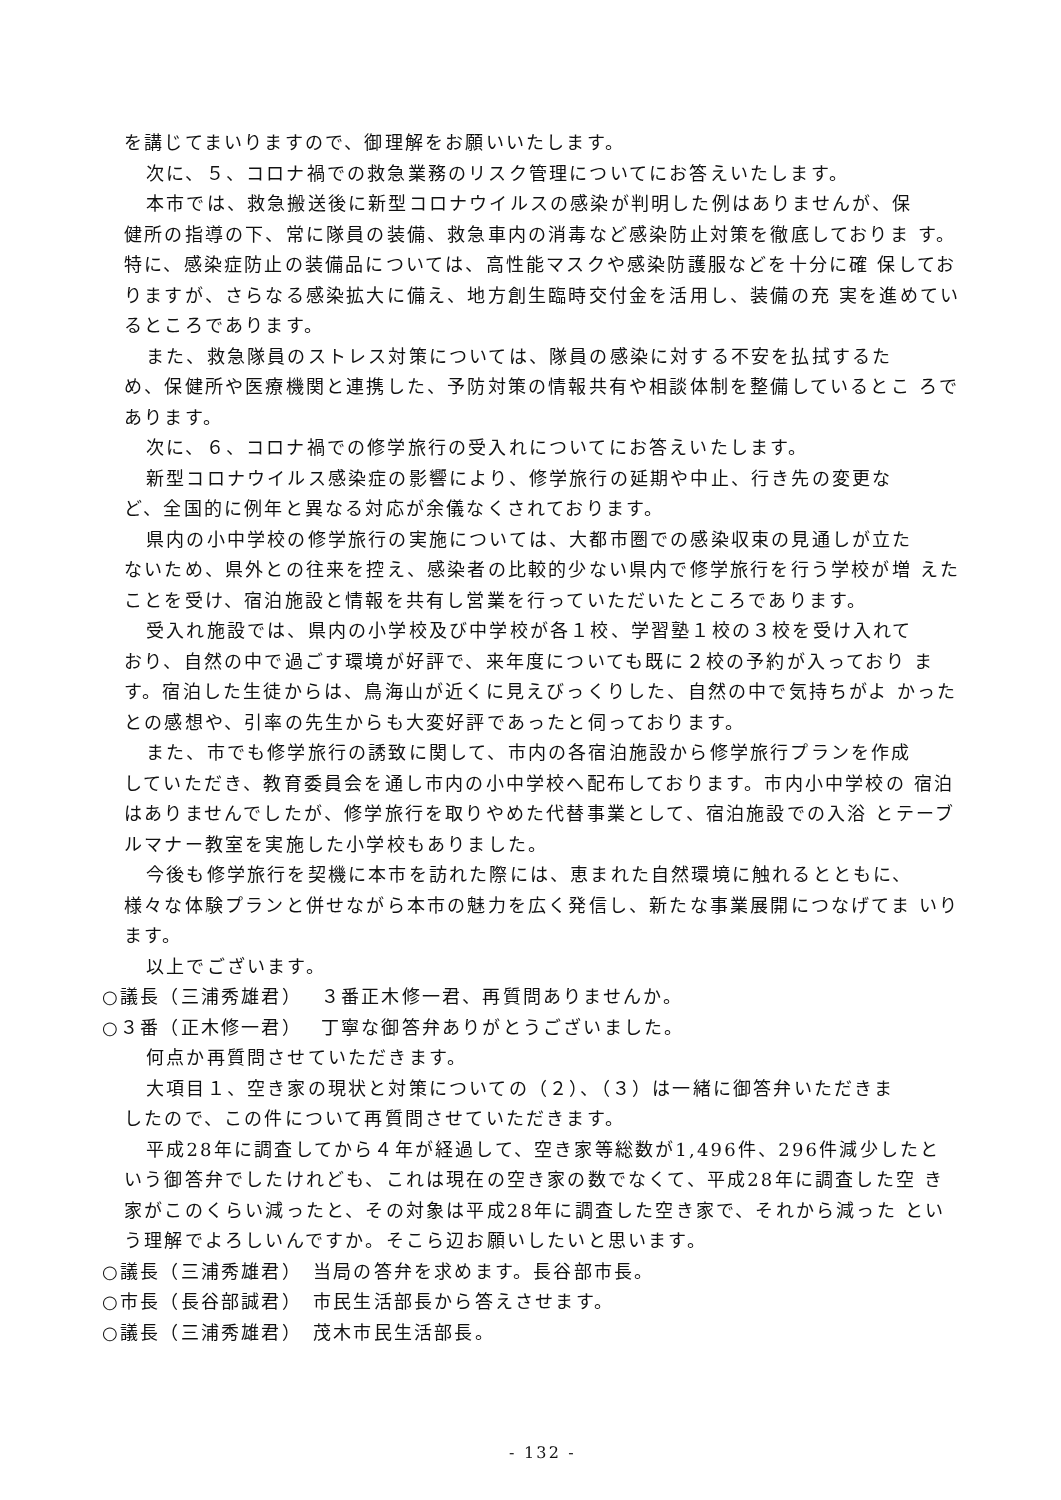を講じてまいりますので、御理解をお願いいたします。
次に、５、コロナ禍での救急業務のリスク管理についてにお答えいたします。
本市では、救急搬送後に新型コロナウイルスの感染が判明した例はありませんが、保
健所の指導の下、常に隊員の装備、救急車内の消毒など感染防止対策を徹底しておりま す。特に、感染症防止の装備品については、高性能マスクや感染防護服などを十分に確 保しておりますが、さらなる感染拡大に備え、地方創生臨時交付金を活用し、装備の充 実を進めているところであります。
また、救急隊員のストレス対策については、隊員の感染に対する不安を払拭するた
め、保健所や医療機関と連携した、予防対策の情報共有や相談体制を整備しているとこ ろであります。
次に、６、コロナ禍での修学旅行の受入れについてにお答えいたします。
新型コロナウイルス感染症の影響により、修学旅行の延期や中止、行き先の変更な
ど、全国的に例年と異なる対応が余儀なくされております。
県内の小中学校の修学旅行の実施については、大都市圏での感染収束の見通しが立た
ないため、県外との往来を控え、感染者の比較的少ない県内で修学旅行を行う学校が増 えたことを受け、宿泊施設と情報を共有し営業を行っていただいたところであります。
受入れ施設では、県内の小学校及び中学校が各１校、学習塾１校の３校を受け入れて
おり、自然の中で過ごす環境が好評で、来年度についても既に２校の予約が入っており ます。宿泊した生徒からは、鳥海山が近くに見えびっくりした、自然の中で気持ちがよ かったとの感想や、引率の先生からも大変好評であったと伺っております。
また、市でも修学旅行の誘致に関して、市内の各宿泊施設から修学旅行プランを作成
していただき、教育委員会を通し市内の小中学校へ配布しております。市内小中学校の 宿泊はありませんでしたが、修学旅行を取りやめた代替事業として、宿泊施設での入浴 とテーブルマナー教室を実施した小学校もありました。
今後も修学旅行を契機に本市を訪れた際には、恵まれた自然環境に触れるとともに、
様々な体験プランと併せながら本市の魅力を広く発信し、新たな事業展開につなげてま いります。
以上でございます。
○議長（三浦秀雄君）　 ３番正木修一君、再質問ありませんか。
○３番（正木修一君）　 丁寧な御答弁ありがとうございました。
何点か再質問させていただきます。
大項目１、空き家の現状と対策についての（２）、（３）は一緒に御答弁いただきま
したので、この件について再質問させていただきます。
平成28年に調査してから４年が経過して、空き家等総数が1,496件、296件減少したと
いう御答弁でしたけれども、これは現在の空き家の数でなくて、平成28年に調査した空 き家がこのくらい減ったと、その対象は平成28年に調査した空き家で、それから減った という理解でよろしいんですか。そこら辺お願いしたいと思います。
○議長（三浦秀雄君）　当局の答弁を求めます。長谷部市長。
○市長（長谷部誠君）　市民生活部長から答えさせます。
○議長（三浦秀雄君）　茂木市民生活部長。
- 132 -